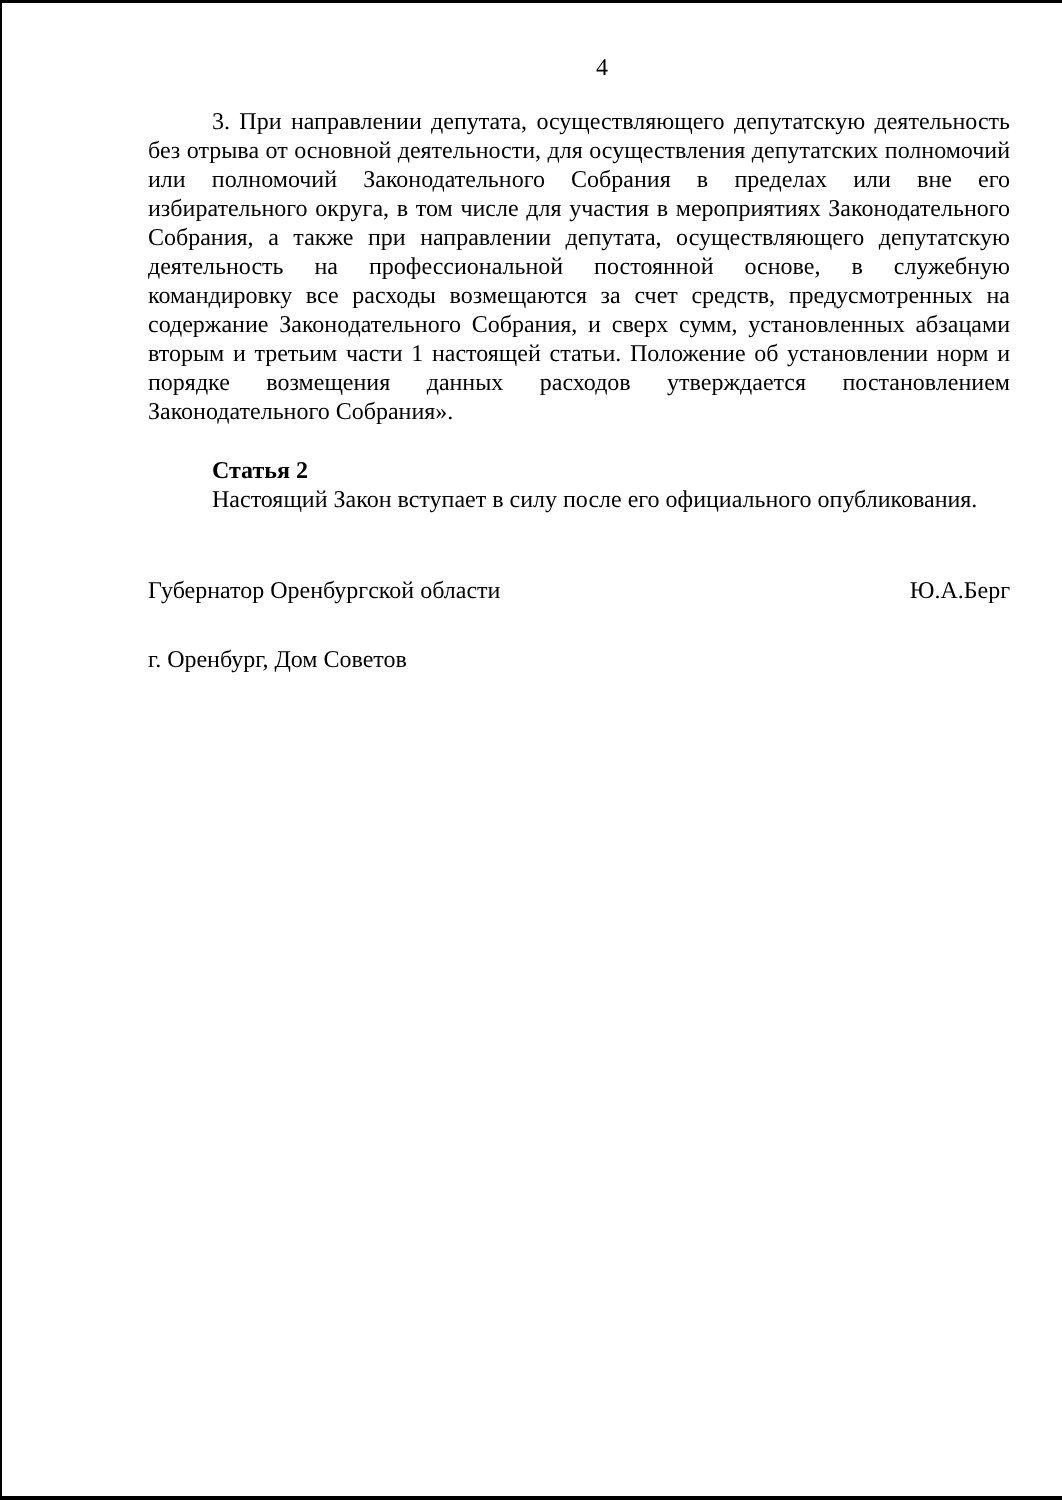4
3. При направлении депутата, осуществляющего депутатскую деятельность без отрыва от основной деятельности, для осуществления депутатских полномочий или полномочий Законодательного Собрания в пределах или вне его избирательного округа, в том числе для участия в мероприятиях Законодательного Собрания, а также при направлении депутата, осуществляющего депутатскую деятельность на профессиональной постоянной основе, в служебную командировку все расходы возмещаются за счет средств, предусмотренных на содержание Законодательного Собрания, и сверх сумм, установленных абзацами вторым и третьим части 1 настоящей статьи. Положение об установлении норм и порядке возмещения данных расходов утверждается постановлением Законодательного Собрания».
Статья 2
Настоящий Закон вступает в силу после его официального опубликования.
Губернатор Оренбургской области Ю.А.Берг
г. Оренбург, Дом Советов